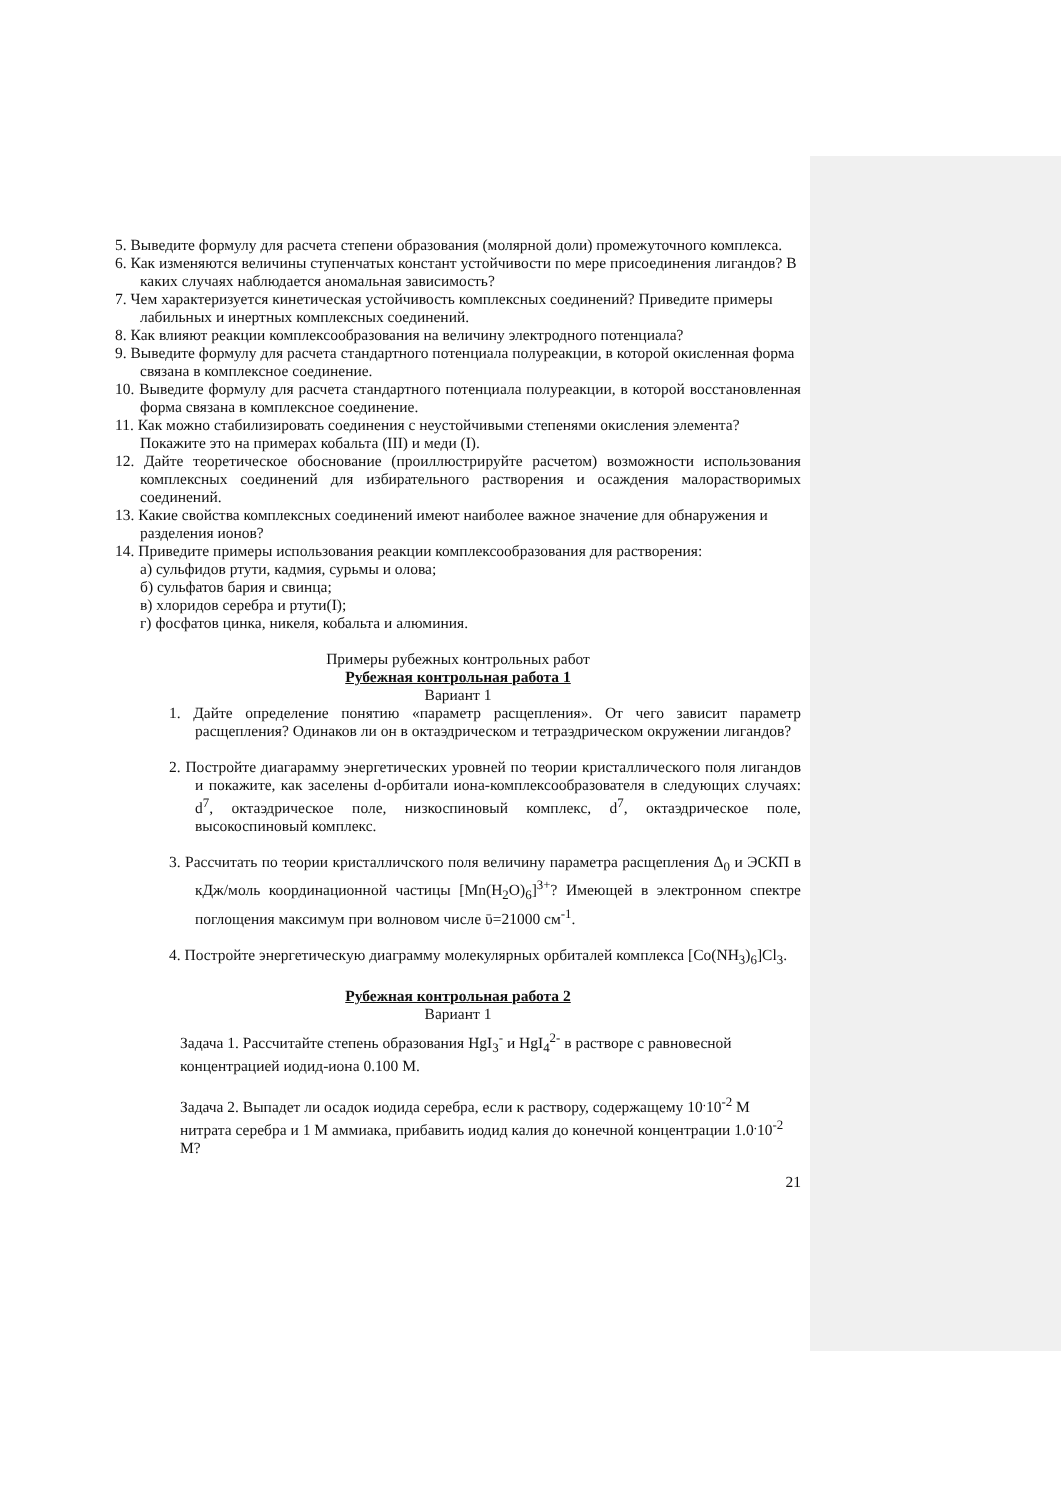5. Выведите формулу для расчета степени образования (молярной доли) промежуточного комплекса.
6. Как изменяются величины ступенчатых констант устойчивости по мере присоединения лигандов? В каких случаях наблюдается аномальная зависимость?
7. Чем характеризуется кинетическая устойчивость комплексных соединений? Приведите примеры лабильных и инертных комплексных соединений.
8. Как влияют реакции комплексообразования на величину электродного потенциала?
9. Выведите формулу для расчета стандартного потенциала полуреакции, в которой окисленная форма связана в комплексное соединение.
10. Выведите формулу для расчета стандартного потенциала полуреакции, в которой восстановленная форма связана в комплексное соединение.
11. Как можно стабилизировать соединения с неустойчивыми степенями окисления элемента? Покажите это на примерах кобальта (III) и меди (I).
12. Дайте теоретическое обоснование (проиллюстрируйте расчетом) возможности использования комплексных соединений для избирательного растворения и осаждения малорастворимых соединений.
13. Какие свойства комплексных соединений имеют наиболее важное значение для обнаружения и разделения ионов?
14. Приведите примеры использования реакции комплексообразования для растворения:
а) сульфидов ртути, кадмия, сурьмы и олова;
б) сульфатов бария и свинца;
в) хлоридов серебра и ртути(I);
г) фосфатов цинка, никеля, кобальта и алюминия.
Примеры рубежных контрольных работ
Рубежная контрольная работа 1
Вариант 1
1. Дайте определение понятию «параметр расщепления». От чего зависит параметр расщепления? Одинаков ли он в октаэдрическом и тетраэдрическом окружении лигандов?
2. Постройте диагараммy энергетических уровней по теории кристаллического поля лигандов и покажите, как заселены d-орбитали иона-комплексообразователя в следующих случаях: d<sup>7</sup>, октаэдрическое поле, низкоспиновый комплекс, d<sup>7</sup>, октаэдрическое поле, высокоспиновый комплекс.
3. Рассчитать по теории кристалличского поля величину параметра расщепления Δ<sub>0</sub> и ЭСКП в кДж/моль координационной частицы [Mn(H<sub>2</sub>O)<sub>6</sub>]<sup>3+</sup>? Имеющей в электронном спектре поглощения максимум при волновом числе ῡ=21000 см<sup>-1</sup>.
4. Постройте энергетическую диаграмму молекулярных орбиталей комплекса [Co(NH<sub>3</sub>)<sub>6</sub>]Cl<sub>3</sub>.
Рубежная контрольная работа 2
Вариант 1
Задача 1. Рассчитайте степень образования HgI<sub>3</sub><sup>-</sup> и HgI<sub>4</sub><sup>2-</sup> в растворе с равновесной концентрацией иодид-иона 0.100 М.
Задача 2. Выпадет ли осадок иодида серебра, если к раствору, содержащему 10<sup>.</sup>10<sup>-2</sup> М нитрата серебра и 1 М аммиака, прибавить иодид калия до конечной концентрации 1.0<sup>.</sup>10<sup>-2</sup> М?
21